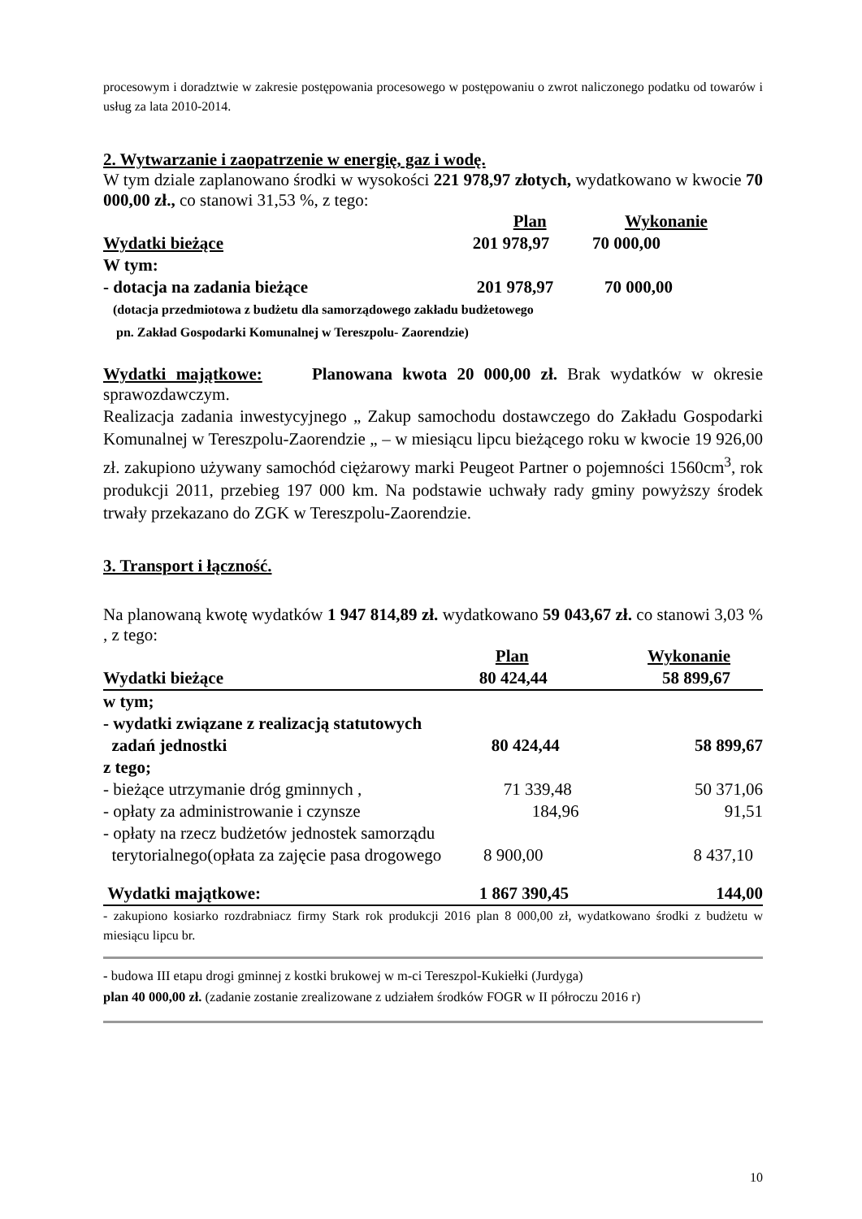procesowym i doradztwie w zakresie postępowania procesowego w postępowaniu o zwrot naliczonego podatku od towarów i usług za lata 2010-2014.
2. Wytwarzanie i zaopatrzenie w energię, gaz i wodę.
W tym dziale zaplanowano środki w wysokości 221 978,97 złotych, wydatkowano w kwocie 70 000,00 zł., co stanowi 31,53 %, z tego:
| | Plan | Wykonanie |
| Wydatki bieżące | 201 978,97 | 70 000,00 |
| W tym: | | |
| - dotacja na zadania bieżące | 201 978,97 | 70 000,00 |
(dotacja przedmiotowa z budżetu dla samorządowego zakładu budżetowego
pn. Zakład Gospodarki Komunalnej w Tereszpolu- Zaorendzie)
Wydatki majątkowe: Planowana kwota 20 000,00 zł. Brak wydatków w okresie sprawozdawczym.
Realizacja zadania inwestycyjnego „ Zakup samochodu dostawczego do Zakładu Gospodarki Komunalnej w Tereszpolu-Zaorendzie „ – w miesiącu lipcu bieżącego roku w kwocie 19 926,00 zł. zakupiono używany samochód ciężarowy marki Peugeot Partner o pojemności 1560cm<sup>3</sup>, rok produkcji 2011, przebieg 197 000 km. Na podstawie uchwały rady gminy powyższy środek trwały przekazano do ZGK w Tereszpolu-Zaorendzie.
3. Transport i łączność.
Na planowaną kwotę wydatków 1 947 814,89 zł. wydatkowano 59 043,67 zł. co stanowi 3,03 % , z tego:
| | Plan | Wykonanie |
| Wydatki bieżące | 80 424,44 | 58 899,67 |
| w tym; | | |
| - wydatki związane z realizacją statutowych zadań jednostki | 80 424,44 | 58 899,67 |
| z tego; | | |
| - bieżące utrzymanie dróg gminnych , | 71 339,48 | 50 371,06 |
| - opłaty za administrowanie i czynsze | 184,96 | 91,51 |
| - opłaty na rzecz budżetów jednostek samorządu | | |
| terytorialnego(opłata za zajęcie pasa drogowego | 8 900,00 | 8 437,10 |
| Wydatki majątkowe: | 1 867 390,45 | 144,00 |
- zakupiono kosiarko rozdrabniacz firmy Stark rok produkcji 2016 plan 8 000,00 zł, wydatkowano środki z budżetu w miesiącu lipcu br.
- budowa III etapu drogi gminnej z kostki brukowej w m-ci Tereszpol-Kukiełki (Jurdyga)
plan 40 000,00 zł. (zadanie zostanie zrealizowane z udziałem środków FOGR w II półroczu 2016 r)
10